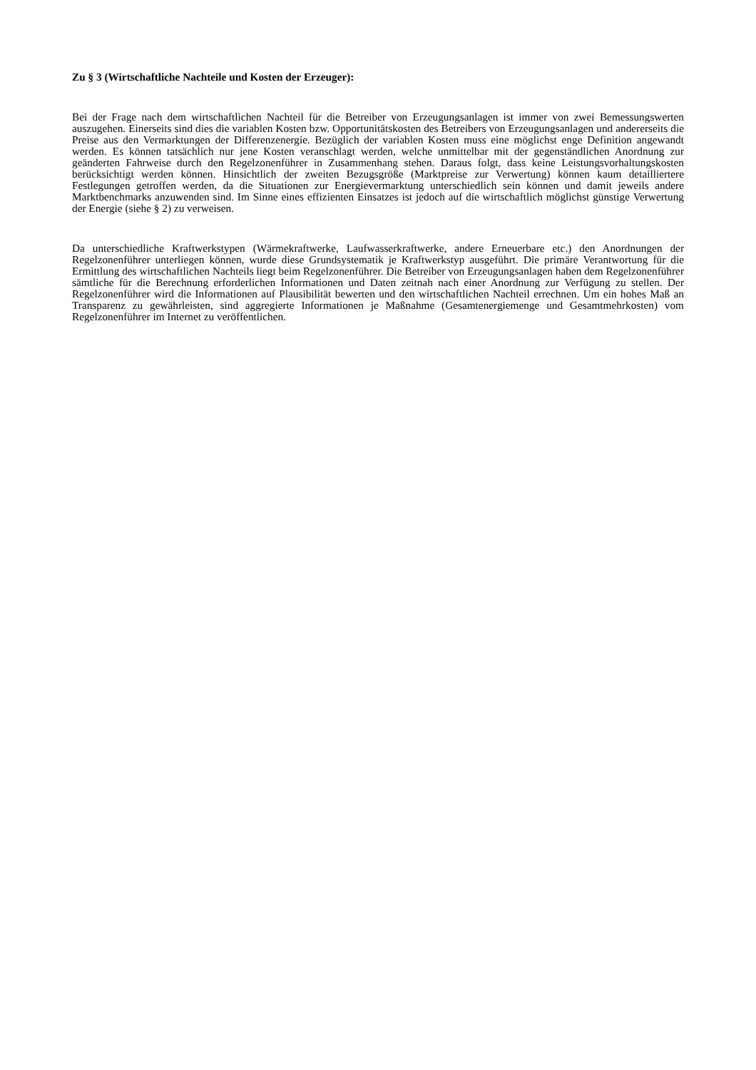Zu § 3 (Wirtschaftliche Nachteile und Kosten der Erzeuger):
Bei der Frage nach dem wirtschaftlichen Nachteil für die Betreiber von Erzeugungsanlagen ist immer von zwei Bemessungswerten auszugehen. Einerseits sind dies die variablen Kosten bzw. Opportunitätskosten des Betreibers von Erzeugungsanlagen und andererseits die Preise aus den Vermarktungen der Differenzenergie. Bezüglich der variablen Kosten muss eine möglichst enge Definition angewandt werden. Es können tatsächlich nur jene Kosten veranschlagt werden, welche unmittelbar mit der gegenständlichen Anordnung zur geänderten Fahrweise durch den Regelzonenführer in Zusammenhang stehen. Daraus folgt, dass keine Leistungsvorhaltungskosten berücksichtigt werden können. Hinsichtlich der zweiten Bezugsgröße (Marktpreise zur Verwertung) können kaum detailliertere Festlegungen getroffen werden, da die Situationen zur Energievermarktung unterschiedlich sein können und damit jeweils andere Marktbenchmarks anzuwenden sind. Im Sinne eines effizienten Einsatzes ist jedoch auf die wirtschaftlich möglichst günstige Verwertung der Energie (siehe § 2) zu verweisen.
Da unterschiedliche Kraftwerkstypen (Wärmekraftwerke, Laufwasserkraftwerke, andere Erneuerbare etc.) den Anordnungen der Regelzonenführer unterliegen können, wurde diese Grundsystematik je Kraftwerkstyp ausgeführt. Die primäre Verantwortung für die Ermittlung des wirtschaftlichen Nachteils liegt beim Regelzonenführer. Die Betreiber von Erzeugungsanlagen haben dem Regelzonenführer sämtliche für die Berechnung erforderlichen Informationen und Daten zeitnah nach einer Anordnung zur Verfügung zu stellen. Der Regelzonenführer wird die Informationen auf Plausibilität bewerten und den wirtschaftlichen Nachteil errechnen. Um ein hohes Maß an Transparenz zu gewährleisten, sind aggregierte Informationen je Maßnahme (Gesamtenergiemenge und Gesamtmehrkosten) vom Regelzonenführer im Internet zu veröffentlichen.